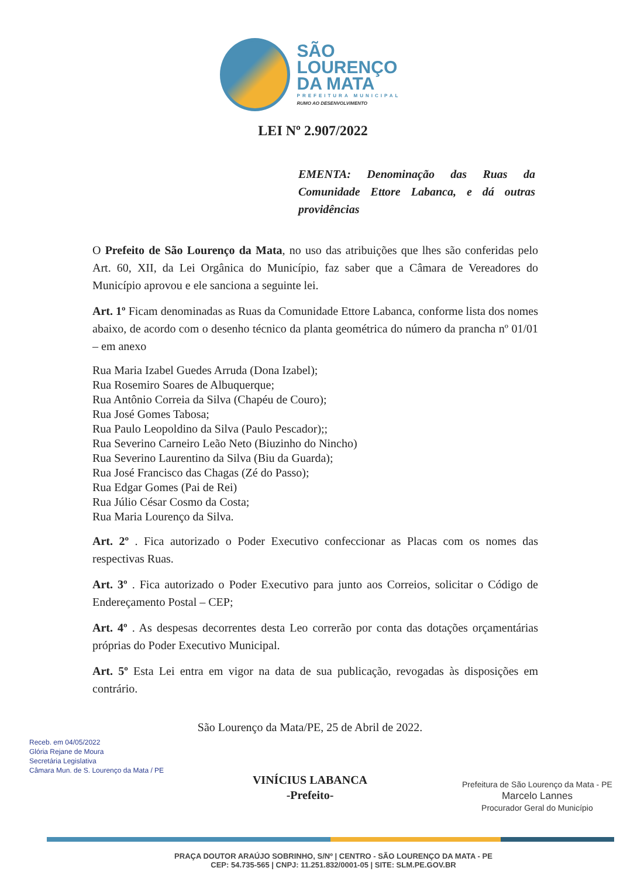SÃO
LOURENÇO
DA MATA
PREFEITURA MUNICIPAL
RUMO AO DESENVOLVIMENTO
LEI Nº 2.907/2022
EMENTA: Denominação das Ruas da Comunidade Ettore Labanca, e dá outras providências
O Prefeito de São Lourenço da Mata, no uso das atribuições que lhes são conferidas pelo Art. 60, XII, da Lei Orgânica do Município, faz saber que a Câmara de Vereadores do Município aprovou e ele sanciona a seguinte lei.
Art. 1º Ficam denominadas as Ruas da Comunidade Ettore Labanca, conforme lista dos nomes abaixo, de acordo com o desenho técnico da planta geométrica do número da prancha nº 01/01 – em anexo
Rua Maria Izabel Guedes Arruda (Dona Izabel);
Rua Rosemiro Soares de Albuquerque;
Rua Antônio Correia da Silva (Chapéu de Couro);
Rua José Gomes Tabosa;
Rua Paulo Leopoldino da Silva (Paulo Pescador);;
Rua Severino Carneiro Leão Neto (Biuzinho do Nincho)
Rua Severino Laurentino da Silva (Biu da Guarda);
Rua José Francisco das Chagas (Zé do Passo);
Rua Edgar Gomes (Pai de Rei)
Rua Júlio César Cosmo da Costa;
Rua Maria Lourenço da Silva.
Art. 2º . Fica autorizado o Poder Executivo confeccionar as Placas com os nomes das respectivas Ruas.
Art. 3º . Fica autorizado o Poder Executivo para junto aos Correios, solicitar o Código de Endereçamento Postal – CEP;
Art. 4º . As despesas decorrentes desta Leo correrão por conta das dotações orçamentárias próprias do Poder Executivo Municipal.
Art. 5º Esta Lei entra em vigor na data de sua publicação, revogadas às disposições em contrário.
São Lourenço da Mata/PE, 25 de Abril de 2022.
VINÍCIUS LABANCA
-Prefeito-
Receb. em 04/05/2022
Glória Rejane de Moura
Secretária Legislativa
Câmara Mun. de S. Lourenço da Mata / PE
Prefeitura de São Lourenço da Mata - PE
Marcelo Lannes
Procurador Geral do Município
PRAÇA DOUTOR ARAÚJO SOBRINHO, S/Nº | CENTRO - SÃO LOURENÇO DA MATA - PE
CEP: 54.735-565 | CNPJ: 11.251.832/0001-05 | SITE: SLM.PE.GOV.BR